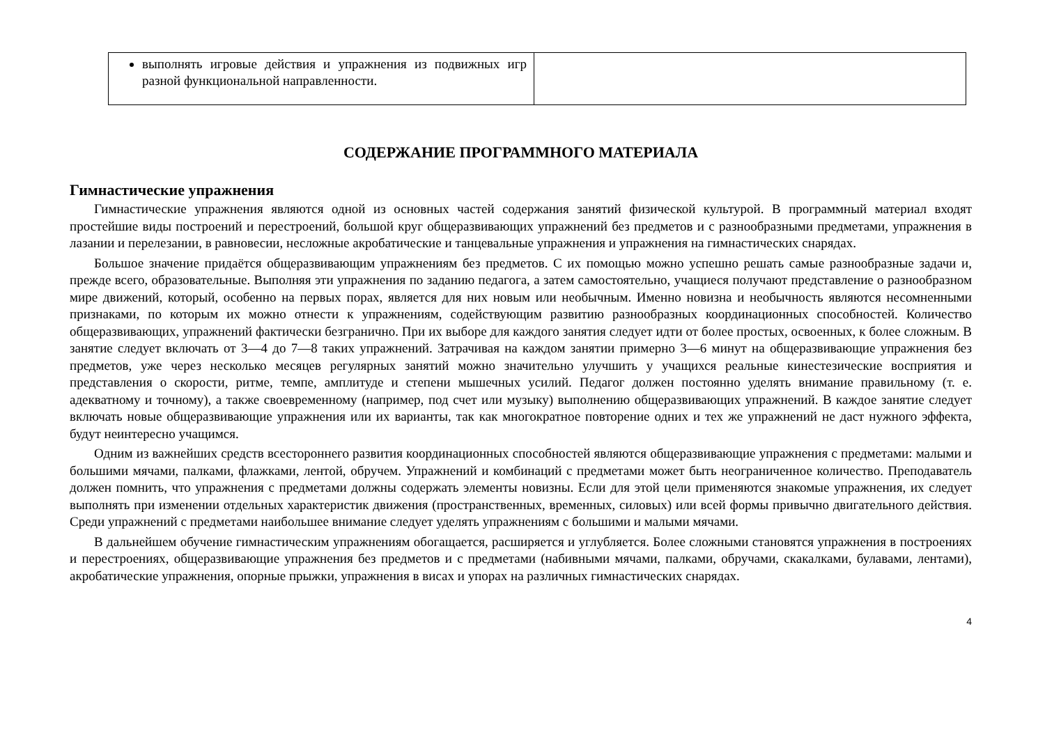| выполнять игровые действия и упражнения из подвижных игр разной функциональной направленности. | |
СОДЕРЖАНИЕ ПРОГРАММНОГО МАТЕРИАЛА
Гимнастические упражнения
Гимнастические упражнения являются одной из основных частей содержания занятий физической культурой. В программный материал входят простейшие виды построений и перестроений, большой круг общеразвивающих упражнений без предметов и с разнообразными предметами, упражнения в лазании и перелезании, в равновесии, несложные акробатические и танцевальные упражнения и упражнения на гимнастических снарядах.
Большое значение придаётся общеразвивающим упражнениям без предметов. С их помощью можно успешно решать самые разнообразные задачи и, прежде всего, образовательные. Выполняя эти упражнения по заданию педагога, а затем самостоятельно, учащиеся получают представление о разнообразном мире движений, который, особенно на первых порах, является для них новым или необычным. Именно новизна и необычность являются несомненными признаками, по которым их можно отнести к упражнениям, содействующим развитию разнообразных координационных способностей. Количество общеразвивающих, упражнений фактически безгранично. При их выборе для каждого занятия следует идти от более простых, освоенных, к более сложным. В занятие следует включать от 3—4 до 7—8 таких упражнений. Затрачивая на каждом занятии примерно 3—6 минут на общеразвивающие упражнения без предметов, уже через несколько месяцев регулярных занятий можно значительно улучшить у учащихся реальные кинестезические восприятия и представления о скорости, ритме, темпе, амплитуде и степени мышечных усилий. Педагог должен постоянно уделять внимание правильному (т. е. адекватному и точному), а также своевременному (например, под счет или музыку) выполнению общеразвивающих упражнений. В каждое занятие следует включать новые общеразвивающие упражнения или их варианты, так как многократное повторение одних и тех же упражнений не даст нужного эффекта, будут неинтересно учащимся.
Одним из важнейших средств всестороннего развития координационных способностей являются общеразвивающие упражнения с предметами: малыми и большими мячами, палками, флажками, лентой, обручем. Упражнений и комбинаций с предметами может быть неограниченное количество. Преподаватель должен помнить, что упражнения с предметами должны содержать элементы новизны. Если для этой цели применяются знакомые упражнения, их следует выполнять при изменении отдельных характеристик движения (пространственных, временных, силовых) или всей формы привычно двигательного действия. Среди упражнений с предметами наибольшее внимание следует уделять упражнениям с большими и малыми мячами.
В дальнейшем обучение гимнастическим упражнениям обогащается, расширяется и углубляется. Более сложными становятся упражнения в построениях и перестроениях, общеразвивающие упражнения без предметов и с предметами (набивными мячами, палками, обручами, скакалками, булавами, лентами), акробатические упражнения, опорные прыжки, упражнения в висах и упорах на различных гимнастических снарядах.
4